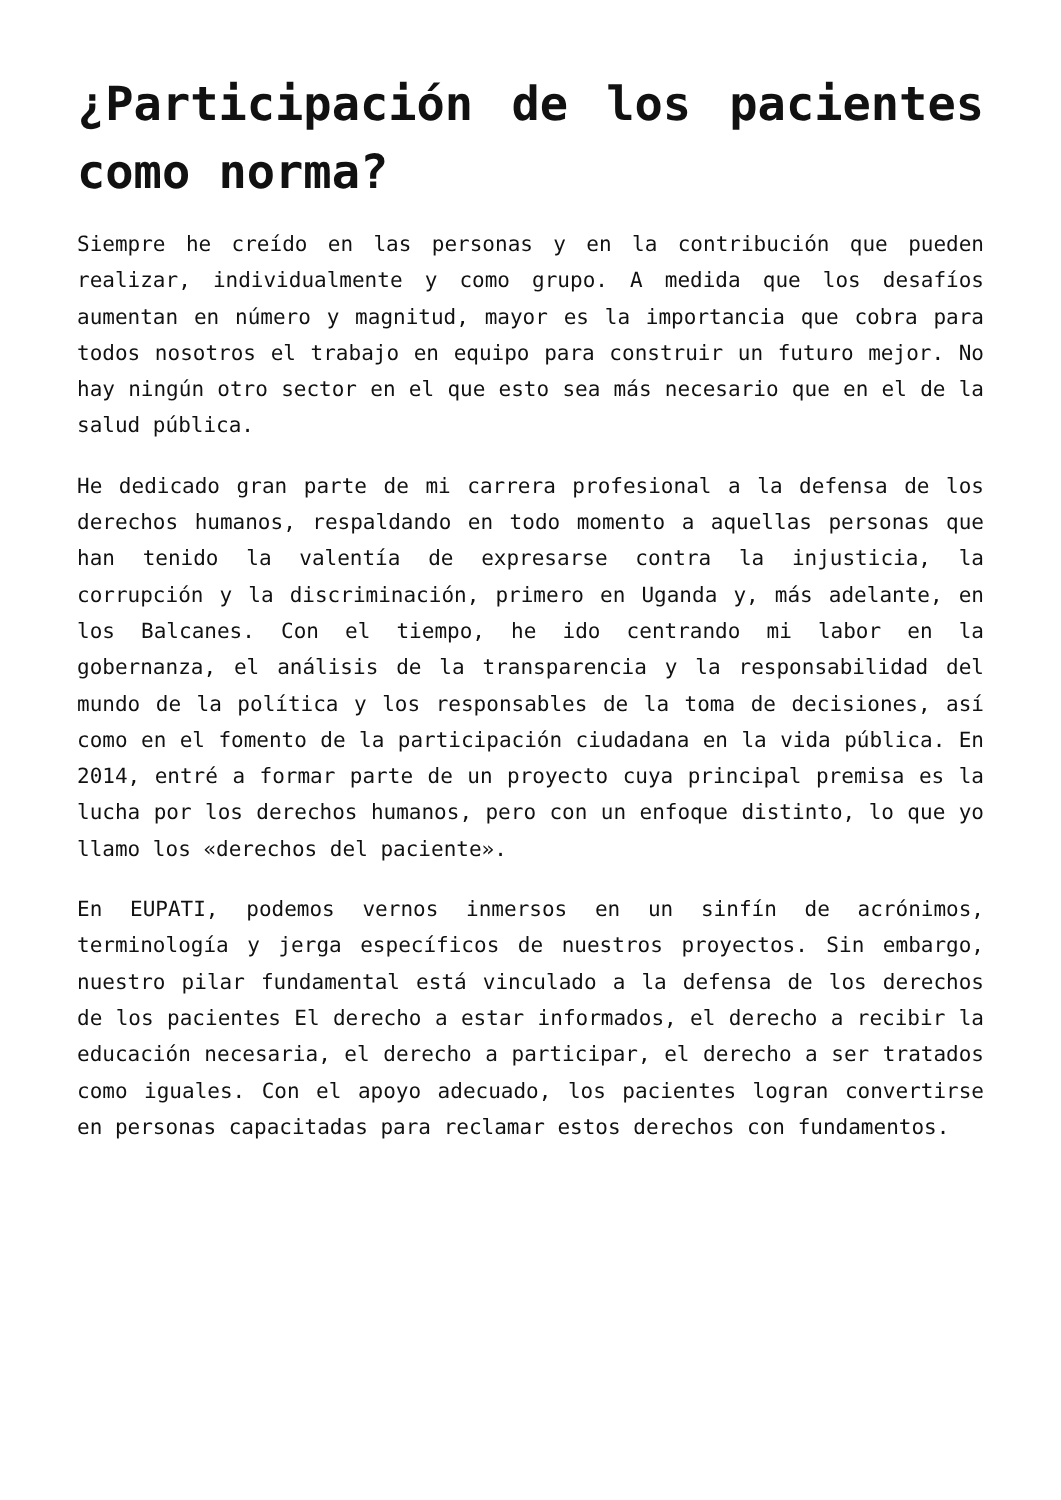¿Participación de los pacientes como norma?
Siempre he creído en las personas y en la contribución que pueden realizar, individualmente y como grupo. A medida que los desafíos aumentan en número y magnitud, mayor es la importancia que cobra para todos nosotros el trabajo en equipo para construir un futuro mejor. No hay ningún otro sector en el que esto sea más necesario que en el de la salud pública.
He dedicado gran parte de mi carrera profesional a la defensa de los derechos humanos, respaldando en todo momento a aquellas personas que han tenido la valentía de expresarse contra la injusticia, la corrupción y la discriminación, primero en Uganda y, más adelante, en los Balcanes. Con el tiempo, he ido centrando mi labor en la gobernanza, el análisis de la transparencia y la responsabilidad del mundo de la política y los responsables de la toma de decisiones, así como en el fomento de la participación ciudadana en la vida pública. En 2014, entré a formar parte de un proyecto cuya principal premisa es la lucha por los derechos humanos, pero con un enfoque distinto, lo que yo llamo los «derechos del paciente».
En EUPATI, podemos vernos inmersos en un sinfín de acrónimos, terminología y jerga específicos de nuestros proyectos. Sin embargo, nuestro pilar fundamental está vinculado a la defensa de los derechos de los pacientes El derecho a estar informados, el derecho a recibir la educación necesaria, el derecho a participar, el derecho a ser tratados como iguales. Con el apoyo adecuado, los pacientes logran convertirse en personas capacitadas para reclamar estos derechos con fundamentos.